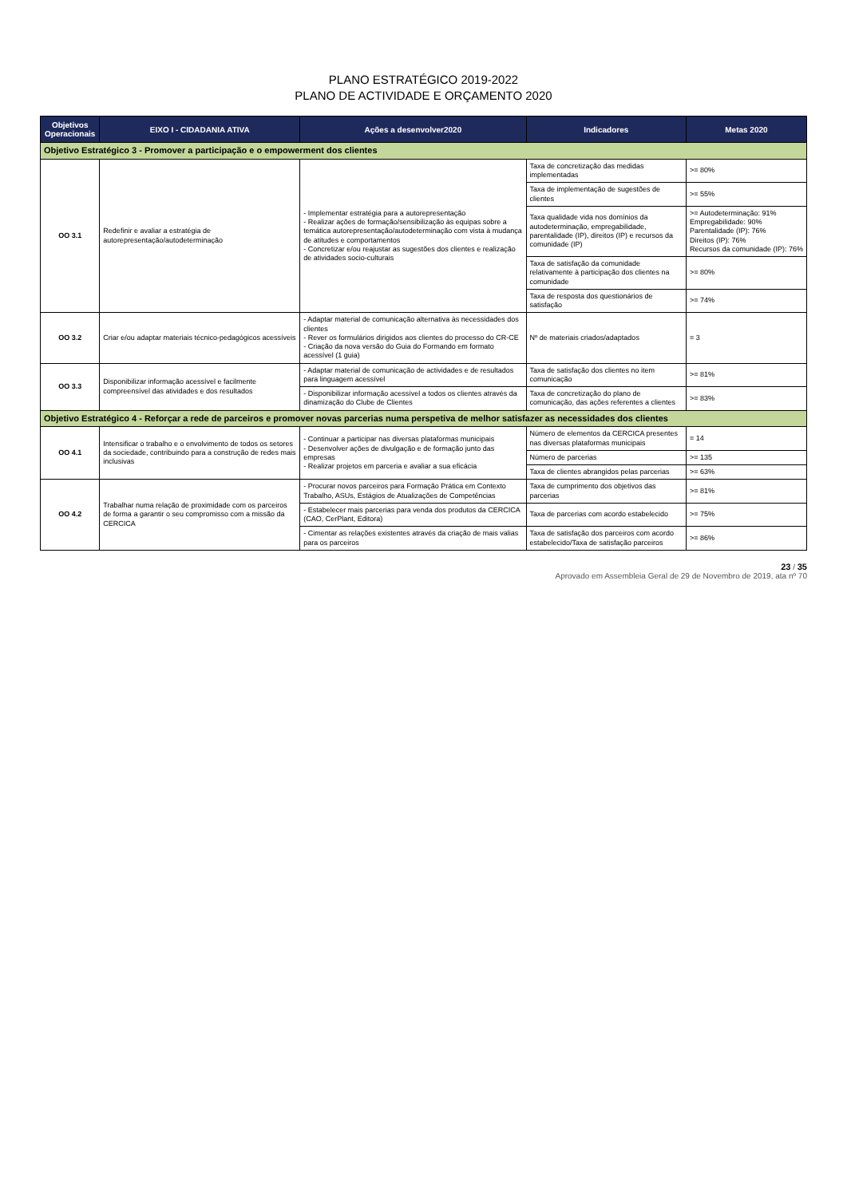PLANO ESTRATÉGICO 2019-2022
PLANO DE ACTIVIDADE E ORÇAMENTO 2020
| Objetivos Operacionais | EIXO I - CIDADANIA ATIVA | Ações a desenvolver2020 | Indicadores | Metas 2020 |
| --- | --- | --- | --- | --- |
| Objetivo Estratégico 3 - Promover a participação e o empowerment dos clientes | | | | |
| OO 3.1 | Redefinir e avaliar a estratégia de autorepresentação/autodeterminação | - Implementar estratégia para a autorepresentação - Realizar ações de formação/sensibilização às equipas sobre a temática autorepresentação/autodeterminação com vista à mudança de atitudes e comportamentos - Concretizar e/ou reajustar as sugestões dos clientes e realização de atividades socio-culturais | Taxa de concretização das medidas implementadas | >= 80% |
| | | | Taxa de implementação de sugestões de clientes | >= 55% |
| | | | Taxa qualidade vida nos domínios da autodeterminação, empregabilidade, parentalidade (IP), direitos (IP) e recursos da comunidade (IP) | >= Autodeterminação: 91% Empregabilidade: 90% Parentalidade (IP): 76% Direitos (IP): 76% Recursos da comunidade (IP): 76% |
| | | | Taxa de satisfação da comunidade relativamente à participação dos clientes na comunidade | >= 80% |
| | | | Taxa de resposta dos questionários de satisfação | >= 74% |
| OO 3.2 | Criar e/ou adaptar materiais técnico-pedagógicos acessíveis | - Adaptar material de comunicação alternativa às necessidades dos clientes - Rever os formulários dirigidos aos clientes do processo do CR-CE - Criação da nova versão do Guia do Formando em formato acessível (1 guia) | Nº de materiais criados/adaptados | = 3 |
| OO 3.3 | Disponibilizar informação acessível e facilmente compreensível das atividades e dos resultados | - Adaptar material de comunicação de actividades e de resultados para linguagem acessível | Taxa de satisfação dos clientes no item comunicação | >= 81% |
| | | - Disponibilizar informação acessível a todos os clientes através da dinamização do Clube de Clientes | Taxa de concretização do plano de comunicação, das ações referentes a clientes | >= 83% |
| Objetivo Estratégico 4 - Reforçar a rede de parceiros e promover novas parcerias numa perspetiva de melhor satisfazer as necessidades dos clientes | | | | |
| OO 4.1 | Intensificar o trabalho e o envolvimento de todos os setores da sociedade, contribuindo para a construção de redes mais inclusivas | - Continuar a participar nas diversas plataformas municipais - Desenvolver ações de divulgação e de formação junto das empresas - Realizar projetos em parceria e avaliar a sua eficácia | Número de elementos da CERCICA presentes nas diversas plataformas municipais | = 14 |
| | | | Número de parcerias | >= 135 |
| | | | Taxa de clientes abrangidos pelas parcerias | >= 63% |
| OO 4.2 | Trabalhar numa relação de proximidade com os parceiros de forma a garantir o seu compromisso com a missão da CERCICA | - Procurar novos parceiros para Formação Prática em Contexto Trabalho, ASUs, Estágios de Atualizações de Competências | Taxa de cumprimento dos objetivos das parcerias | >= 81% |
| | | - Estabelecer mais parcerias para venda dos produtos da CERCICA (CAO, CerPlant, Editora) | Taxa de parcerias com acordo estabelecido | >= 75% |
| | | - Cimentar as relações existentes através da criação de mais valias para os parceiros | Taxa de satisfação dos parceiros com acordo estabelecido/Taxa de satisfação parceiros | >= 86% |
23 / 35
Aprovado em Assembleia Geral de 29 de Novembro de 2019, ata nº 70